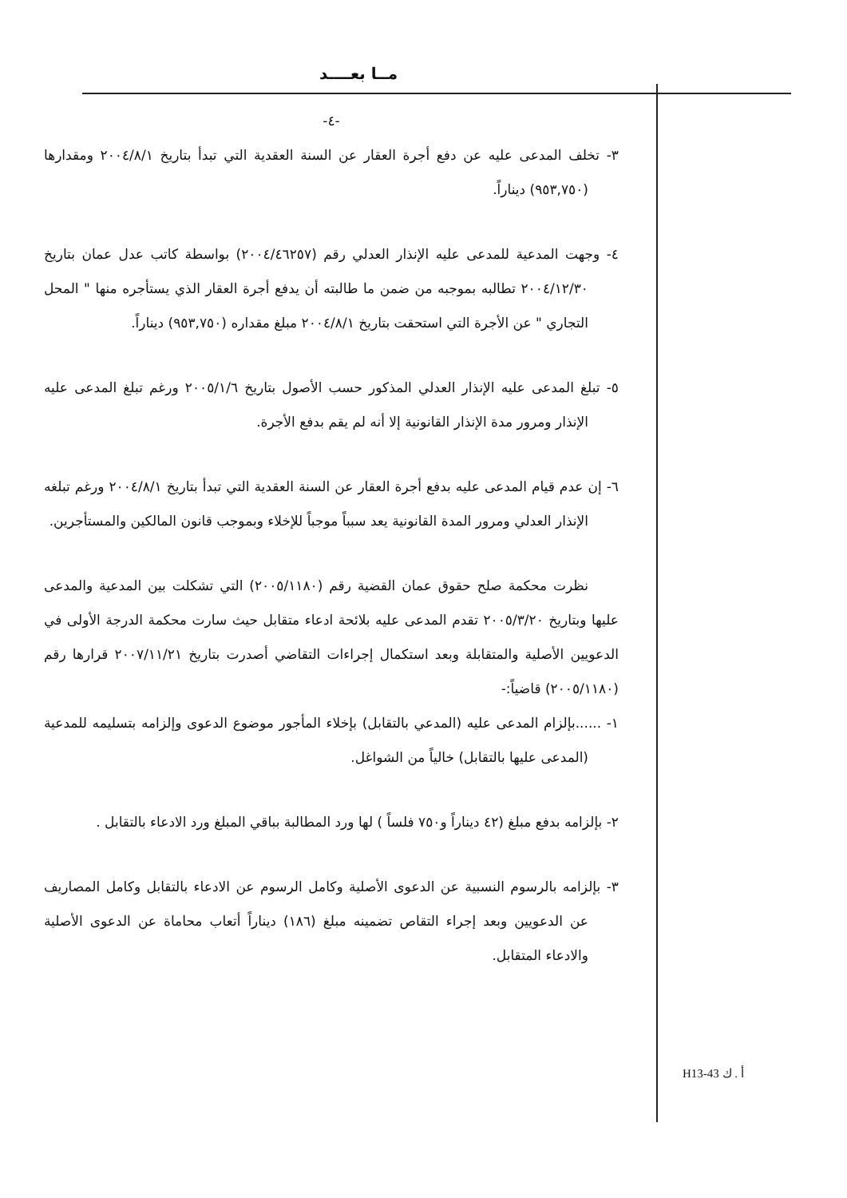مــا بعــــد
-٤-
٣- تخلف المدعى عليه عن دفع أجرة العقار عن السنة العقدية التي تبدأ بتاريخ ٢٠٠٤/٨/١ ومقدارها (٩٥٣,٧٥٠) ديناراً.
٤- وجهت المدعية للمدعى عليه الإنذار العدلي رقم (٢٠٠٤/٤٦٢٥٧) بواسطة كاتب عدل عمان بتاريخ ٢٠٠٤/١٢/٣٠ تطالبه بموجبه من ضمن ما طالبته أن يدفع أجرة العقار الذي يستأجره منها " المحل التجاري " عن الأجرة التي استحقت بتاريخ ٢٠٠٤/٨/١ مبلغ مقداره (٩٥٣,٧٥٠) ديناراً.
٥- تبلغ المدعى عليه الإنذار العدلي المذكور حسب الأصول بتاريخ ٢٠٠٥/١/٦ ورغم تبلغ المدعى عليه الإنذار ومرور مدة الإنذار القانونية إلا أنه لم يقم بدفع الأجرة.
٦- إن عدم قيام المدعى عليه بدفع أجرة العقار عن السنة العقدية التي تبدأ بتاريخ ٢٠٠٤/٨/١ ورغم تبلغه الإنذار العدلي ومرور المدة القانونية يعد سبباً موجباً للإخلاء وبموجب قانون المالكين والمستأجرين.
نظرت محكمة صلح حقوق عمان القضية رقم (٢٠٠٥/١١٨٠) التي تشكلت بين المدعية والمدعى عليها وبتاريخ ٢٠٠٥/٣/٢٠ تقدم المدعى عليه بلائحة ادعاء متقابل حيث سارت محكمة الدرجة الأولى في الدعويين الأصلية والمتقابلة وبعد استكمال إجراءات التقاضي أصدرت بتاريخ ٢٠٠٧/١١/٢١ قرارها رقم (٢٠٠٥/١١٨٠) قاضياً:-
١- ......بإلزام المدعى عليه (المدعي بالتقابل) بإخلاء المأجور موضوع الدعوى وإلزامه بتسليمه للمدعية (المدعى عليها بالتقابل) خالياً من الشواغل.
٢- بإلزامه بدفع مبلغ (٤٢ ديناراً و٧٥٠ فلساً ) لها ورد المطالبة بباقي المبلغ ورد الادعاء بالتقابل .
٣- بإلزامه بالرسوم النسبية عن الدعوى الأصلية وكامل الرسوم عن الادعاء بالتقابل وكامل المصاريف عن الدعويين وبعد إجراء التقاص تضمينه مبلغ (١٨٦) ديناراً أتعاب محاماة عن الدعوى الأصلية والادعاء المتقابل.
H13-43 أ . ك